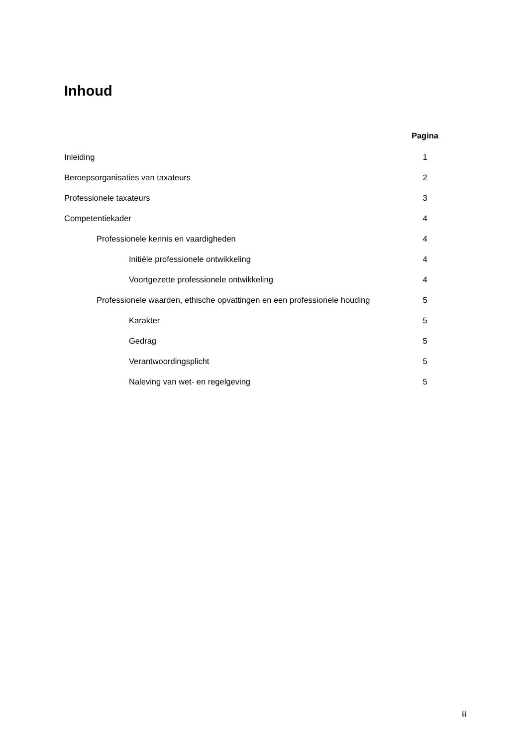Inhoud
Pagina
Inleiding 1
Beroepsorganisaties van taxateurs 2
Professionele taxateurs 3
Competentiekader 4
Professionele kennis en vaardigheden 4
Initiële professionele ontwikkeling 4
Voortgezette professionele ontwikkeling 4
Professionele waarden, ethische opvattingen en een professionele houding 5
Karakter 5
Gedrag 5
Verantwoordingsplicht 5
Naleving van wet- en regelgeving 5
iii